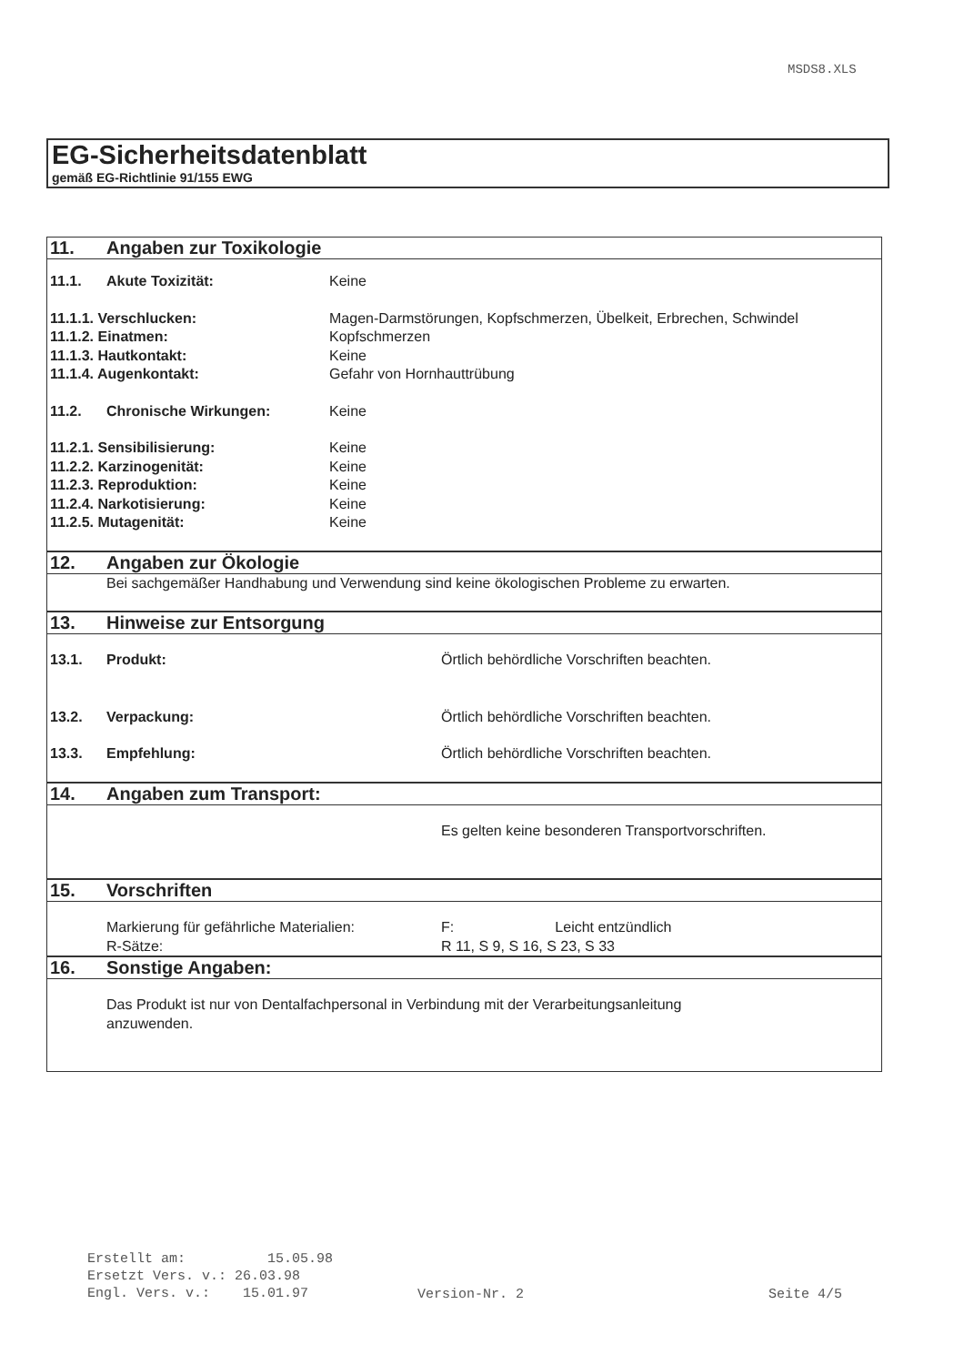MSDS8.XLS
EG-Sicherheitsdatenblatt
gemäß EG-Richtlinie 91/155 EWG
| 11. | Angaben zur Toxikologie | | |
| 11.1. | Akute Toxizität: | Keine | |
| 11.1.1. Verschlucken: | | Magen-Darmstörungen, Kopfschmerzen, Übelkeit, Erbrechen, Schwindel | |
| 11.1.2. Einatmen: | | Kopfschmerzen | |
| 11.1.3. Hautkontakt: | | Keine | |
| 11.1.4. Augenkontakt: | | Gefahr von Hornhauttrübung | |
| 11.2. | Chronische Wirkungen: | Keine | |
| 11.2.1. Sensibilisierung: | | Keine | |
| 11.2.2. Karzinogenität: | | Keine | |
| 11.2.3. Reproduktion: | | Keine | |
| 11.2.4. Narkotisierung: | | Keine | |
| 11.2.5. Mutagenität: | | Keine | |
| 12. | Angaben zur Ökologie | | |
| | Bei sachgemäßer Handhabung und Verwendung sind keine ökologischen Probleme zu erwarten. | | |
| 13. | Hinweise zur Entsorgung | | |
| 13.1. | Produkt: | | Örtlich behördliche Vorschriften beachten. |
| 13.2. | Verpackung: | | Örtlich behördliche Vorschriften beachten. |
| 13.3. | Empfehlung: | | Örtlich behördliche Vorschriften beachten. |
| 14. | Angaben zum Transport: | | |
| | | | Es gelten keine besonderen Transportvorschriften. |
| 15. | Vorschriften | | |
| | Markierung für gefährliche Materialien: | | F: Leicht entzündlich |
| | R-Sätze: | | R 11, S 9, S 16, S 23, S 33 |
| 16. | Sonstige Angaben: | | |
| | Das Produkt ist nur von Dentalfachpersonal in Verbindung mit der Verarbeitungsanleitung anzuwenden. | | |
Erstellt am: 15.05.98
Ersetzt Vers. v.: 26.03.98
Engl. Vers. v.: 15.01.97
Version-Nr. 2 Seite 4/5